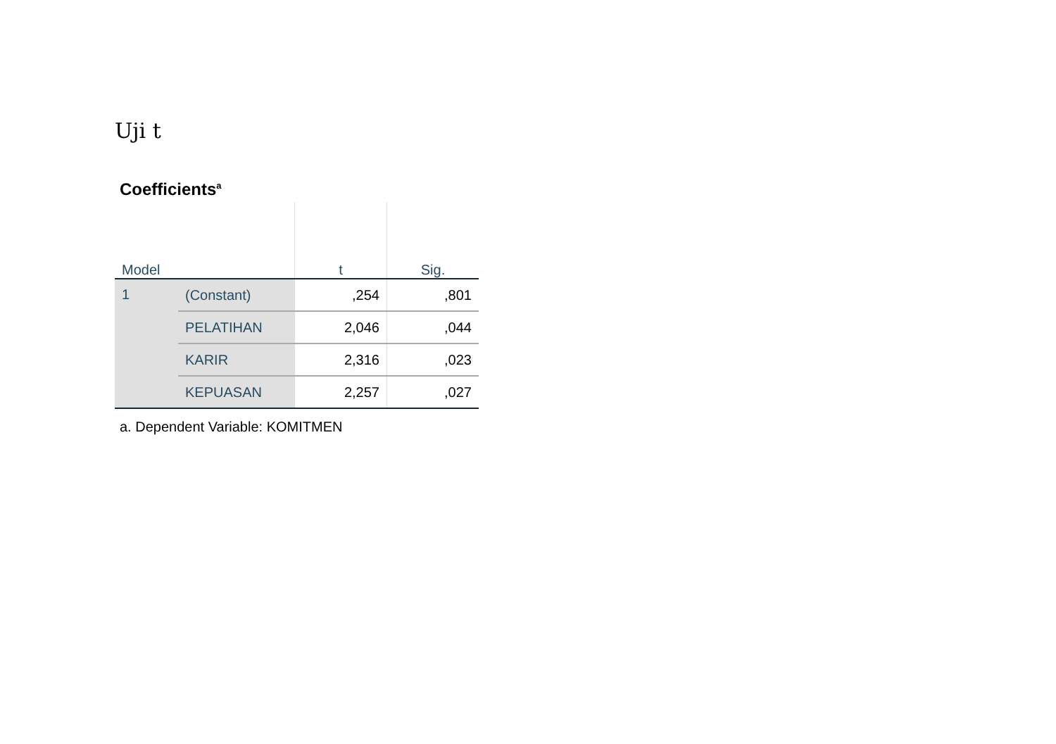Uji t
Coefficients<sup>a</sup>
| Model | | t | Sig. |
| --- | --- | --- | --- |
| 1 | (Constant) | ,254 | ,801 |
| | PELATIHAN | 2,046 | ,044 |
| | KARIR | 2,316 | ,023 |
| | KEPUASAN | 2,257 | ,027 |
a. Dependent Variable: KOMITMEN